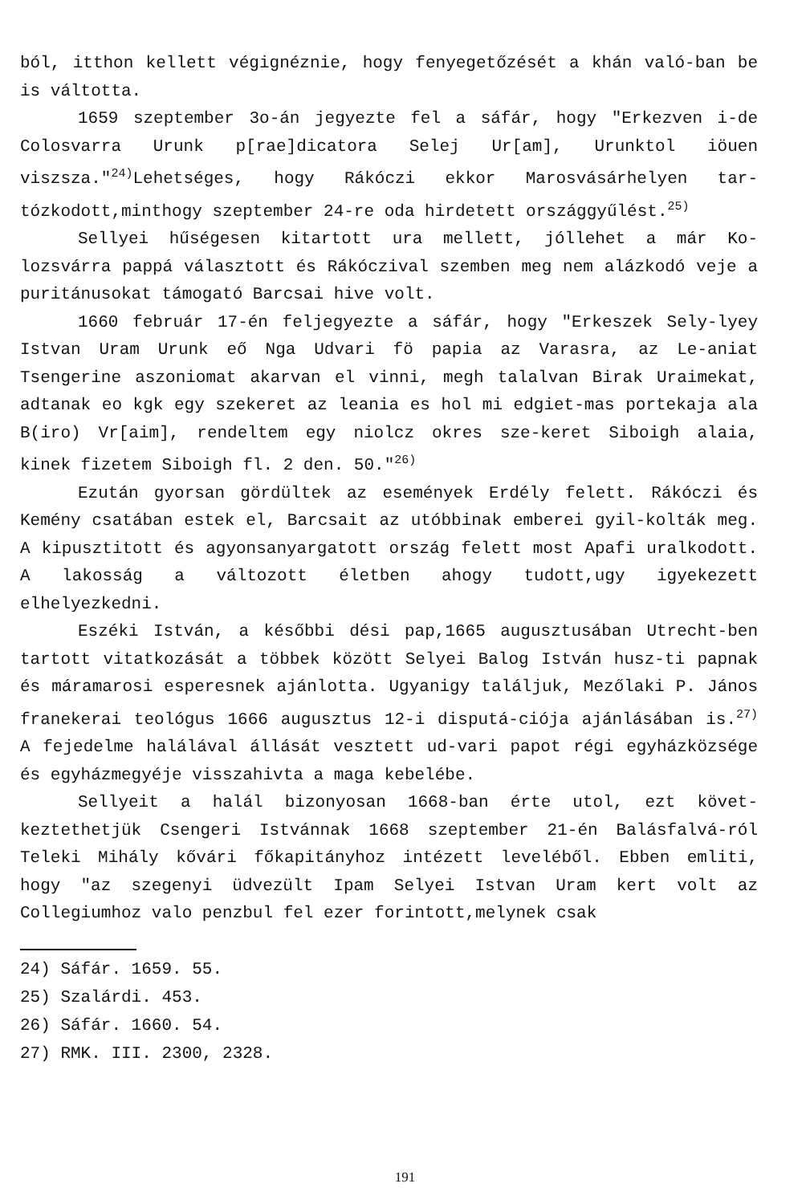ból, itthon kellett végignéznie, hogy fenyegetőzését a khán való-ban be is váltotta.
1659 szeptember 3o-án jegyezte fel a sáfár, hogy "Erkezven i-de Colosvarra Urunk p[rae]dicatora Selej Ur[am], Urunktol iöuen viszsza."<sup>24)</sup>Lehetséges, hogy Rákóczi ekkor Marosvásárhelyen tar-tózkodott,minthogy szeptember 24-re oda hirdetett országgyűlést.<sup>25)</sup>
Sellyei hűségesen kitartott ura mellett, jóllehet a már Ko-lozsvárra pappá választott és Rákóczival szemben meg nem alázkodó veje a puritánusokat támogató Barcsai hive volt.
1660 február 17-én feljegyezte a sáfár, hogy "Erkeszek Sely-lyey Istvan Uram Urunk eő Nga Udvari fö papia az Varasra, az Le-aniat Tsengerine aszoniomat akarvan el vinni, megh talalvan Birak Uraimekat, adtanak eo kgk egy szekeret az leania es hol mi edgiet-mas portekaja ala B(iro) Vr[aim], rendeltem egy niolcz okres sze-keret Siboigh alaia, kinek fizetem Siboigh fl. 2 den. 50."<sup>26)</sup>
Ezután gyorsan gördültek az események Erdély felett. Rákóczi és Kemény csatában estek el, Barcsait az utóbbinak emberei gyil-kolták meg. A kipusztitott és agyonsanyargatott ország felett most Apafi uralkodott. A lakosság a változott életben ahogy tudott,ugy igyekezett elhelyezkedni.
Eszéki István, a későbbi dési pap,1665 augusztusában Utrecht-ben tartott vitatkozását a többek között Selyei Balog István husz-ti papnak és máramarosi esperesnek ajánlotta. Ugyanigy találjuk, Mezőlaki P. János franekerai teológus 1666 augusztus 12-i disputá-ciója ajánlásában is.<sup>27)</sup> A fejedelme halálával állását vesztett ud-vari papot régi egyházközsége és egyházmegyéje visszahivta a maga kebelébe.
Sellyeit a halál bizonyosan 1668-ban érte utol, ezt követ-keztethetjük Csengeri Istvánnak 1668 szeptember 21-én Balásfalvá-ról Teleki Mihály kővári főkapitányhoz intézett leveléből. Ebben emliti, hogy "az szegenyi üdvezült Ipam Selyei Istvan Uram kert volt az Collegiumhoz valo penzbul fel ezer forintott,melynek csak
24) Sáfár. 1659. 55.
25) Szalárdi. 453.
26) Sáfár. 1660. 54.
27) RMK. III. 2300, 2328.
191